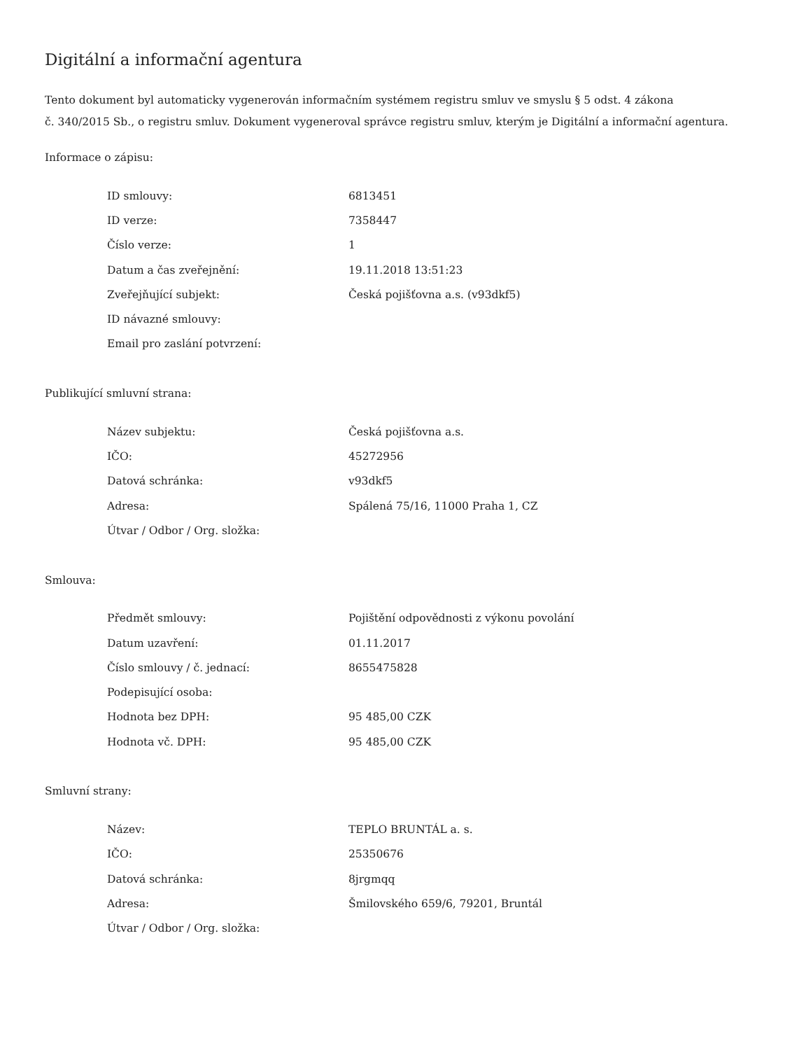Digitální a informační agentura
Tento dokument byl automaticky vygenerován informačním systémem registru smluv ve smyslu § 5 odst. 4 zákona
č. 340/2015 Sb., o registru smluv. Dokument vygeneroval správce registru smluv, kterým je Digitální a informační agentura.
Informace o zápisu:
| ID smlouvy: | 6813451 |
| ID verze: | 7358447 |
| Číslo verze: | 1 |
| Datum a čas zveřejnění: | 19.11.2018 13:51:23 |
| Zveřejňující subjekt: | Česká pojišťovna a.s. (v93dkf5) |
| ID návazné smlouvy: | |
| Email pro zaslání potvrzení: | |
Publikující smluvní strana:
| Název subjektu: | Česká pojišťovna a.s. |
| IČO: | 45272956 |
| Datová schránka: | v93dkf5 |
| Adresa: | Spálená 75/16, 11000 Praha 1, CZ |
| Útvar / Odbor / Org. složka: | |
Smlouva:
| Předmět smlouvy: | Pojištění odpovědnosti z výkonu povolání |
| Datum uzavření: | 01.11.2017 |
| Číslo smlouvy / č. jednací: | 8655475828 |
| Podepisující osoba: | |
| Hodnota bez DPH: | 95 485,00 CZK |
| Hodnota vč. DPH: | 95 485,00 CZK |
Smluvní strany:
| Název: | TEPLO BRUNTÁL a. s. |
| IČO: | 25350676 |
| Datová schránka: | 8jrgmqq |
| Adresa: | Šmilovského 659/6, 79201, Bruntál |
| Útvar / Odbor / Org. složka: | |